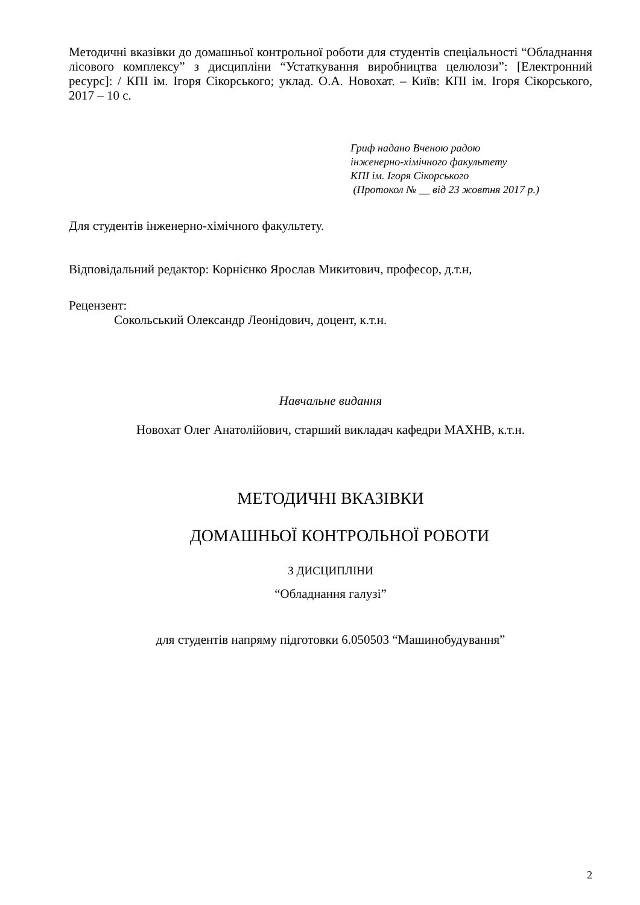Методичні вказівки до домашньої контрольної роботи для студентів спеціальності “Обладнання лісового комплексу” з дисципліни “Устаткування виробництва целюлози”: [Електронний ресурс]: / КПІ ім. Ігоря Сікорського; уклад. О.А. Новохат. – Київ: КПІ ім. Ігоря Сікорського, 2017 – 10 с.
Гриф надано Вченою радою
інженерно-хімічного факультету
КПІ ім. Ігоря Сікорського
(Протокол № __ від 23 жовтня 2017 р.)
Для студентів інженерно-хімічного факультету.
Відповідальний редактор: Корнієнко Ярослав Микитович, професор, д.т.н,
Рецензент:
Сокольський Олександр Леонідович, доцент, к.т.н.
Навчальне видання
Новохат Олег Анатолійович, старший викладач кафедри МАХНВ, к.т.н.
МЕТОДИЧНІ ВКАЗІВКИ
ДОМАШНЬОЇ КОНТРОЛЬНОЇ РОБОТИ
З ДИСЦИПЛІНИ
“Обладнання галузі”
для студентів напряму підготовки 6.050503 “Машинобудування”
2